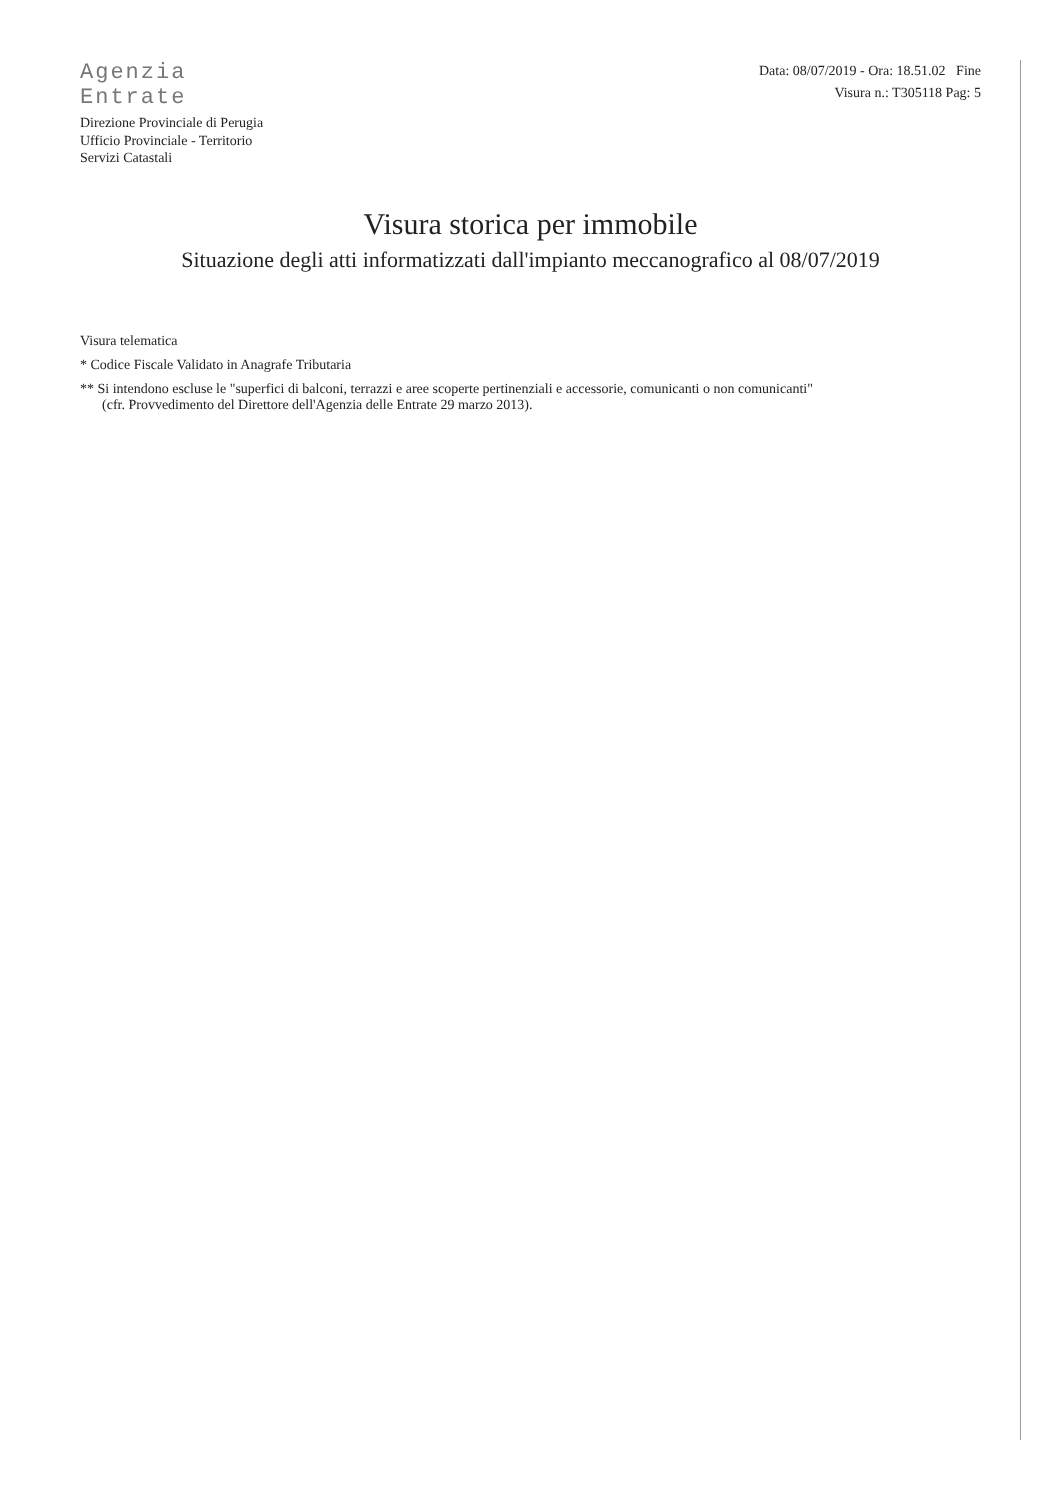Agenzia
Entrate
Direzione Provinciale di Perugia
Ufficio Provinciale - Territorio
Servizi Catastali
Data: 08/07/2019 - Ora: 18.51.02 Fine
Visura n.: T305118 Pag: 5
Visura storica per immobile
Situazione degli atti informatizzati dall'impianto meccanografico al 08/07/2019
Visura telematica
* Codice Fiscale Validato in Anagrafe Tributaria
** Si intendono escluse le "superfici di balconi, terrazzi e aree scoperte pertinenziali e accessorie, comunicanti o non comunicanti"
(cfr. Provvedimento del Direttore dell'Agenzia delle Entrate 29 marzo 2013).